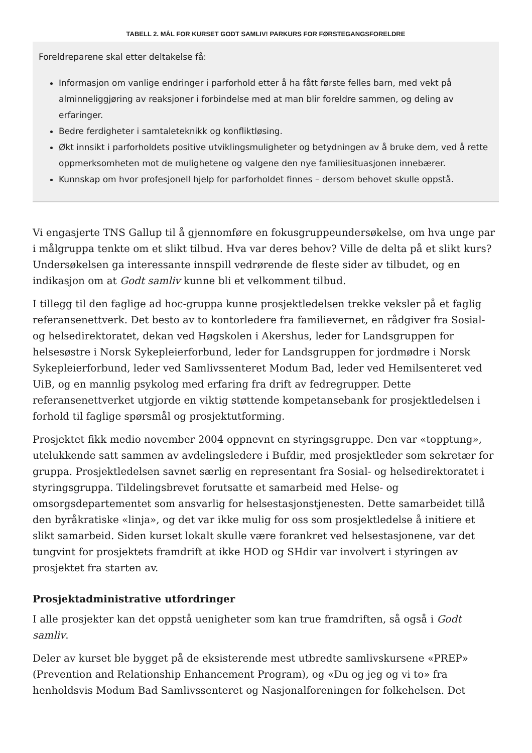TABELL 2. MÅL FOR KURSET GODT SAMLIV! PARKURS FOR FØRSTEGANGSFORELDRE
| Foreldreparene skal etter deltakelse få: Informasjon om vanlige endringer i parforhold etter å ha fått første felles barn, med vekt på alminneliggjøring av reaksjoner i forbindelse med at man blir foreldre sammen, og deling av erfaringer. Bedre ferdigheter i samtaleteknikk og konfliktløsing. Økt innsikt i parforholdets positive utviklingsmuligheter og betydningen av å bruke dem, ved å rette oppmerksomheten mot de mulighetene og valgene den nye familiesituasjonen innebærer. Kunnskap om hvor profesjonell hjelp for parforholdet finnes – dersom behovet skulle oppstå. |
Vi engasjerte TNS Gallup til å gjennomføre en fokusgruppeundersøkelse, om hva unge par i målgruppa tenkte om et slikt tilbud. Hva var deres behov? Ville de delta på et slikt kurs? Undersøkelsen ga interessante innspill vedrørende de fleste sider av tilbudet, og en indikasjon om at Godt samliv kunne bli et velkomment tilbud.
I tillegg til den faglige ad hoc-gruppa kunne prosjektledelsen trekke veksler på et faglig referansenettverk. Det besto av to kontorledere fra familievernet, en rådgiver fra Sosial- og helsedirektoratet, dekan ved Høgskolen i Akershus, leder for Landsgruppen for helsesøstre i Norsk Sykepleierforbund, leder for Landsgruppen for jordmødre i Norsk Sykepleierforbund, leder ved Samlivssenteret Modum Bad, leder ved Hemilsenteret ved UiB, og en mannlig psykolog med erfaring fra drift av fedregrupper. Dette referansenettverket utgjorde en viktig støttende kompetansebank for prosjektledelsen i forhold til faglige spørsmål og prosjektutforming.
Prosjektet fikk medio november 2004 oppnevnt en styringsgruppe. Den var «topptung», utelukkende satt sammen av avdelingsledere i Bufdir, med prosjektleder som sekretær for gruppa. Prosjektledelsen savnet særlig en representant fra Sosial- og helsedirektoratet i styringsgruppa. Tildelingsbrevet forutsatte et samarbeid med Helse- og omsorgsdepartementet som ansvarlig for helsestasjonstjenesten. Dette samarbeidet tillå den byråkratiske «linja», og det var ikke mulig for oss som prosjektledelse å initiere et slikt samarbeid. Siden kurset lokalt skulle være forankret ved helsestasjonene, var det tungvint for prosjektets framdrift at ikke HOD og SHdir var involvert i styringen av prosjektet fra starten av.
Prosjektadministrative utfordringer
I alle prosjekter kan det oppstå uenigheter som kan true framdriften, så også i Godt samliv.
Deler av kurset ble bygget på de eksisterende mest utbredte samlivskursene «PREP» (Prevention and Relationship Enhancement Program), og «Du og jeg og vi to» fra henholdsvis Modum Bad Samlivssenteret og Nasjonalforeningen for folkehelsen. Det